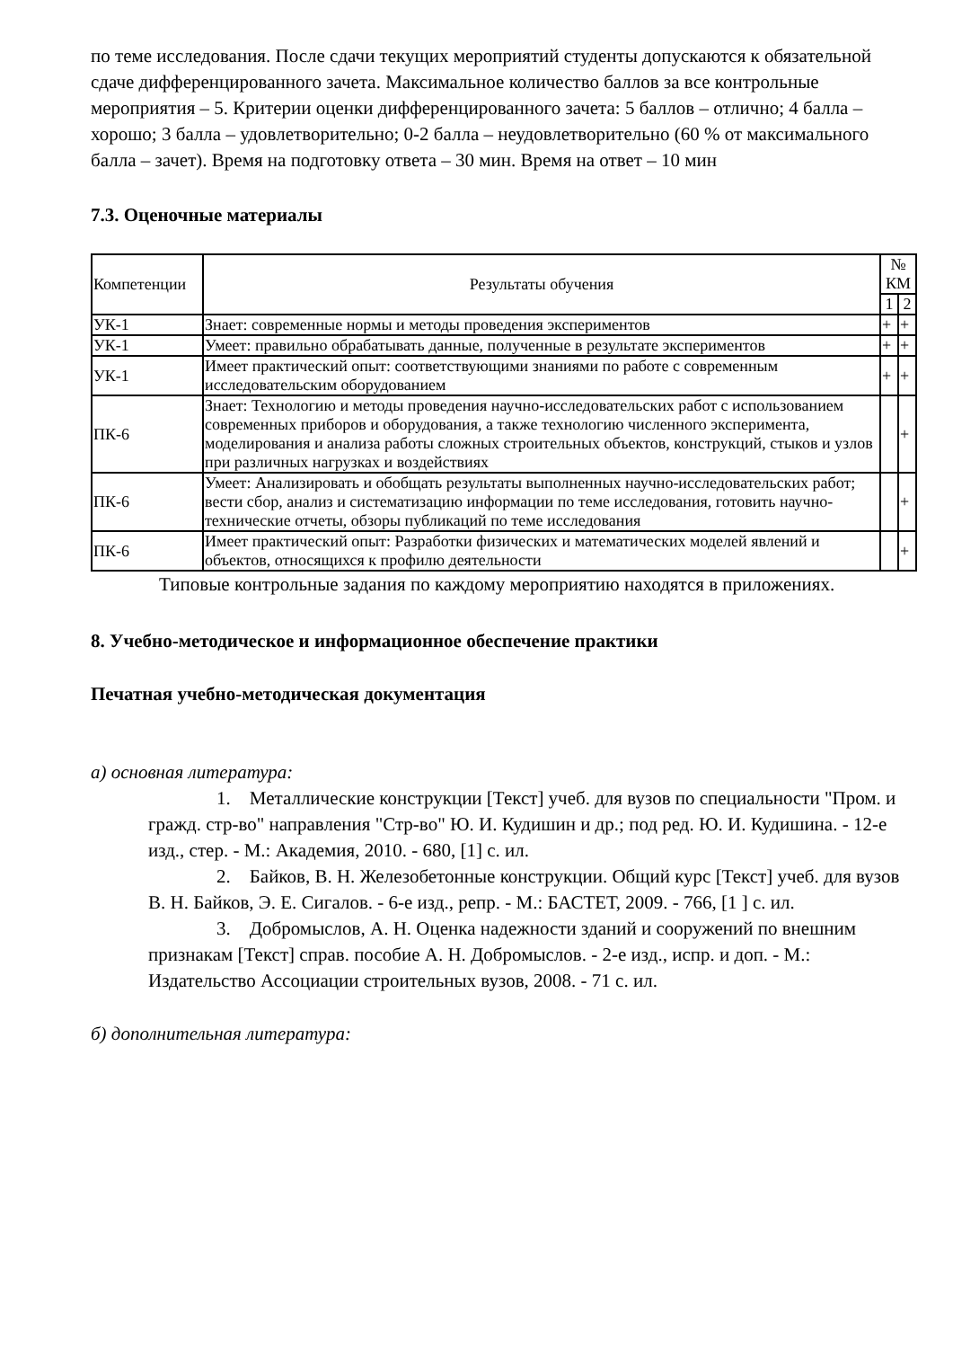по теме исследования. После сдачи текущих мероприятий студенты допускаются к обязательной сдаче дифференцированного зачета. Максимальное количество баллов за все контрольные мероприятия – 5. Критерии оценки дифференцированного зачета: 5 баллов – отлично; 4 балла – хорошо; 3 балла – удовлетворительно; 0-2 балла – неудовлетворительно (60 % от максимального балла – зачет). Время на подготовку ответа – 30 мин. Время на ответ – 10 мин
7.3. Оценочные материалы
| Компетенции | Результаты обучения | № КМ | |
| --- | --- | --- | --- |
| | | 1 | 2 |
| УК-1 | Знает: современные нормы и методы проведения экспериментов | + | + |
| УК-1 | Умеет: правильно обрабатывать данные, полученные в результате экспериментов | + | + |
| УК-1 | Имеет практический опыт: соответствующими знаниями по работе с современным исследовательским оборудованием | + | + |
| ПК-6 | Знает: Технологию и методы проведения научно-исследовательских работ с использованием современных приборов и оборудования, а также технологию численного эксперимента, моделирования и анализа работы сложных строительных объектов, конструкций, стыков и узлов при различных нагрузках и воздействиях | | + |
| ПК-6 | Умеет: Анализировать и обобщать результаты выполненных научно-исследовательских работ; вести сбор, анализ и систематизацию информации по теме исследования, готовить научно-технические отчеты, обзоры публикаций по теме исследования | | + |
| ПК-6 | Имеет практический опыт: Разработки физических и математических моделей явлений и объектов, относящихся к профилю деятельности | | + |
Типовые контрольные задания по каждому мероприятию находятся в приложениях.
8. Учебно-методическое и информационное обеспечение практики
Печатная учебно-методическая документация
а) основная литература:
1. Металлические конструкции [Текст] учеб. для вузов по специальности "Пром. и гражд. стр-во" направления "Стр-во" Ю. И. Кудишин и др.; под ред. Ю. И. Кудишина. - 12-е изд., стер. - М.: Академия, 2010. - 680, [1] с. ил.
2. Байков, В. Н. Железобетонные конструкции. Общий курс [Текст] учеб. для вузов В. Н. Байков, Э. Е. Сигалов. - 6-е изд., репр. - М.: БАСТЕТ, 2009. - 766, [1 ] с. ил.
3. Добромыслов, А. Н. Оценка надежности зданий и сооружений по внешним признакам [Текст] справ. пособие А. Н. Добромыслов. - 2-е изд., испр. и доп. - М.: Издательство Ассоциации строительных вузов, 2008. - 71 с. ил.
б) дополнительная литература: